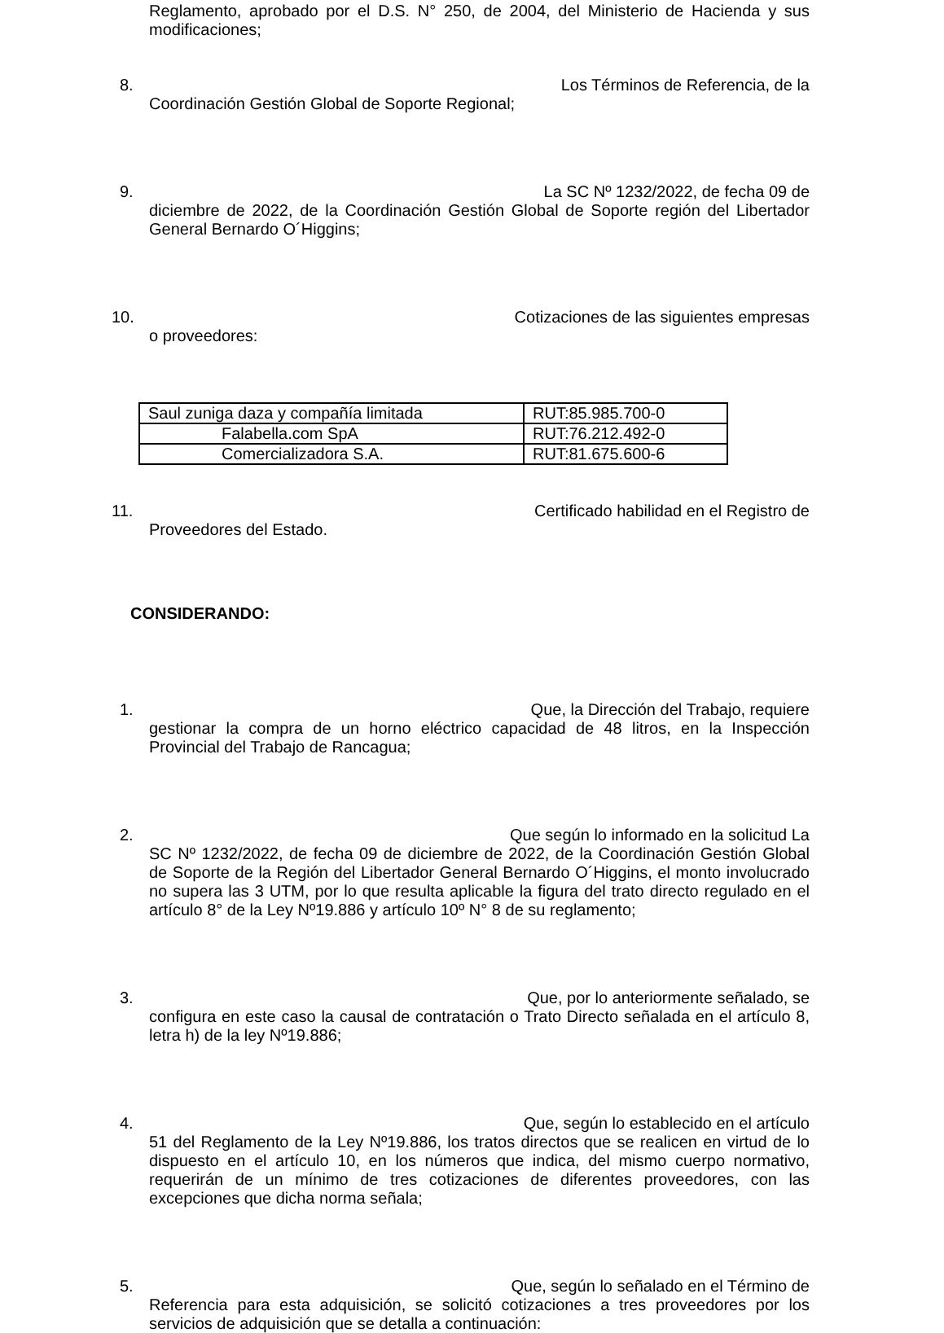Reglamento, aprobado por el D.S. N° 250, de 2004, del Ministerio de Hacienda y sus modificaciones;
8. Los Términos de Referencia, de la
Coordinación Gestión Global de Soporte Regional;
9. La SC Nº 1232/2022, de fecha 09 de
diciembre de 2022, de la Coordinación Gestión Global de Soporte región del Libertador General Bernardo O´Higgins;
10. Cotizaciones de las siguientes empresas
o proveedores:
| Saul zuniga daza y compañía limitada | RUT:85.985.700-0 |
| Falabella.com SpA | RUT:76.212.492-0 |
| Comercializadora S.A. | RUT:81.675.600-6 |
11. Certificado habilidad en el Registro de
Proveedores del Estado.
CONSIDERANDO:
1. Que, la Dirección del Trabajo, requiere
gestionar la compra de un horno eléctrico capacidad de 48 litros, en la Inspección Provincial del Trabajo de Rancagua;
2. Que según lo informado en la solicitud La
SC Nº 1232/2022, de fecha 09 de diciembre de 2022, de la Coordinación Gestión Global de Soporte de la Región del Libertador General Bernardo O´Higgins, el monto involucrado no supera las 3 UTM, por lo que resulta aplicable la figura del trato directo regulado en el artículo 8° de la Ley Nº19.886 y artículo 10º N° 8 de su reglamento;
3. Que, por lo anteriormente señalado, se
configura en este caso la causal de contratación o Trato Directo señalada en el artículo 8, letra h) de la ley Nº19.886;
4. Que, según lo establecido en el artículo
51 del Reglamento de la Ley Nº19.886, los tratos directos que se realicen en virtud de lo dispuesto en el artículo 10, en los números que indica, del mismo cuerpo normativo, requerirán de un mínimo de tres cotizaciones de diferentes proveedores, con las excepciones que dicha norma señala;
5. Que, según lo señalado en el Término de
Referencia para esta adquisición, se solicitó cotizaciones a tres proveedores por los servicios de adquisición que se detalla a continuación: